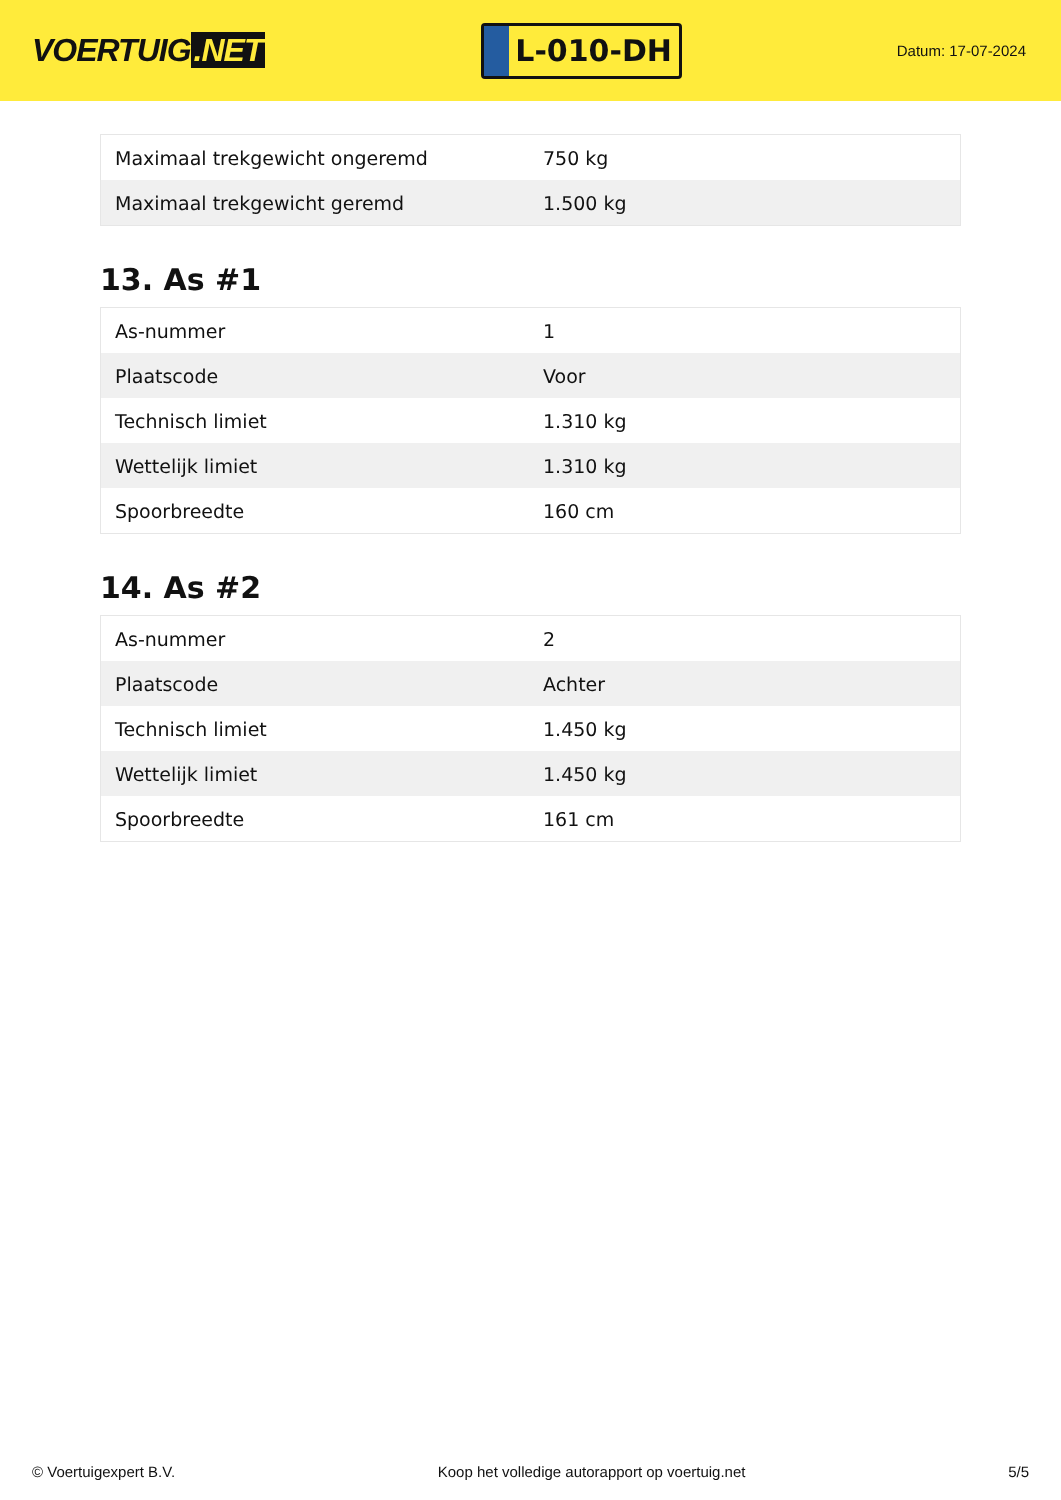VOERTUIG.NET
L-010-DH
Datum: 17-07-2024
| Maximaal trekgewicht ongeremd | 750 kg |
| Maximaal trekgewicht geremd | 1.500 kg |
13. As #1
| As-nummer | 1 |
| Plaatscode | Voor |
| Technisch limiet | 1.310 kg |
| Wettelijk limiet | 1.310 kg |
| Spoorbreedte | 160 cm |
14. As #2
| As-nummer | 2 |
| Plaatscode | Achter |
| Technisch limiet | 1.450 kg |
| Wettelijk limiet | 1.450 kg |
| Spoorbreedte | 161 cm |
© Voertuigexpert B.V. Koop het volledige autorapport op voertuig.net 5/5